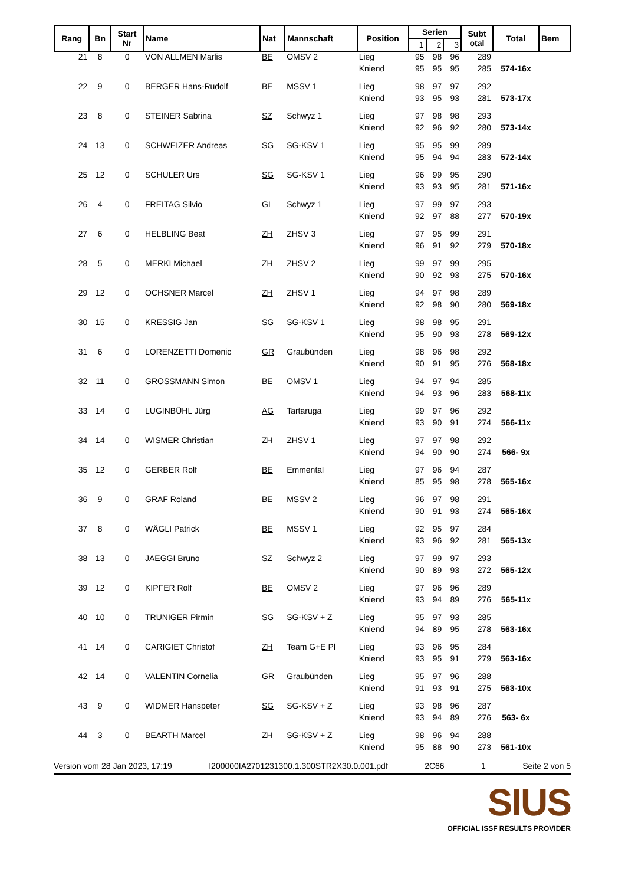| Rang | Bn | Start Nr | Name | Nat | Mannschaft | Position | Serien | | | Subt otal | Total | Bem |
| --- | --- | --- | --- | --- | --- | --- | --- | --- | --- | --- | --- | --- |
| | | | | | | | 1 | 2 | 3 | | | |
| 21 | 8 | 0 | VON ALLMEN Marlis | BE | OMSV 2 | Lieg | 95 | 98 | 96 | 289 | | |
| | | | | | | Kniend | 95 | 95 | 95 | 285 | 574-16x | |
| 22 | 9 | 0 | BERGER Hans-Rudolf | BE | MSSV 1 | Lieg | 98 | 97 | 97 | 292 | | |
| | | | | | | Kniend | 93 | 95 | 93 | 281 | 573-17x | |
| 23 | 8 | 0 | STEINER Sabrina | SZ | Schwyz 1 | Lieg | 97 | 98 | 98 | 293 | | |
| | | | | | | Kniend | 92 | 96 | 92 | 280 | 573-14x | |
| 24 | 13 | 0 | SCHWEIZER Andreas | SG | SG-KSV 1 | Lieg | 95 | 95 | 99 | 289 | | |
| | | | | | | Kniend | 95 | 94 | 94 | 283 | 572-14x | |
| 25 | 12 | 0 | SCHULER Urs | SG | SG-KSV 1 | Lieg | 96 | 99 | 95 | 290 | | |
| | | | | | | Kniend | 93 | 93 | 95 | 281 | 571-16x | |
| 26 | 4 | 0 | FREITAG Silvio | GL | Schwyz 1 | Lieg | 97 | 99 | 97 | 293 | | |
| | | | | | | Kniend | 92 | 97 | 88 | 277 | 570-19x | |
| 27 | 6 | 0 | HELBLING Beat | ZH | ZHSV 3 | Lieg | 97 | 95 | 99 | 291 | | |
| | | | | | | Kniend | 96 | 91 | 92 | 279 | 570-18x | |
| 28 | 5 | 0 | MERKI Michael | ZH | ZHSV 2 | Lieg | 99 | 97 | 99 | 295 | | |
| | | | | | | Kniend | 90 | 92 | 93 | 275 | 570-16x | |
| 29 | 12 | 0 | OCHSNER Marcel | ZH | ZHSV 1 | Lieg | 94 | 97 | 98 | 289 | | |
| | | | | | | Kniend | 92 | 98 | 90 | 280 | 569-18x | |
| 30 | 15 | 0 | KRESSIG Jan | SG | SG-KSV 1 | Lieg | 98 | 98 | 95 | 291 | | |
| | | | | | | Kniend | 95 | 90 | 93 | 278 | 569-12x | |
| 31 | 6 | 0 | LORENZETTI Domenic | GR | Graubünden | Lieg | 98 | 96 | 98 | 292 | | |
| | | | | | | Kniend | 90 | 91 | 95 | 276 | 568-18x | |
| 32 | 11 | 0 | GROSSMANN Simon | BE | OMSV 1 | Lieg | 94 | 97 | 94 | 285 | | |
| | | | | | | Kniend | 94 | 93 | 96 | 283 | 568-11x | |
| 33 | 14 | 0 | LUGINBÜHL Jürg | AG | Tartaruga | Lieg | 99 | 97 | 96 | 292 | | |
| | | | | | | Kniend | 93 | 90 | 91 | 274 | 566-11x | |
| 34 | 14 | 0 | WISMER Christian | ZH | ZHSV 1 | Lieg | 97 | 97 | 98 | 292 | | |
| | | | | | | Kniend | 94 | 90 | 90 | 274 | 566- 9x | |
| 35 | 12 | 0 | GERBER Rolf | BE | Emmental | Lieg | 97 | 96 | 94 | 287 | | |
| | | | | | | Kniend | 85 | 95 | 98 | 278 | 565-16x | |
| 36 | 9 | 0 | GRAF Roland | BE | MSSV 2 | Lieg | 96 | 97 | 98 | 291 | | |
| | | | | | | Kniend | 90 | 91 | 93 | 274 | 565-16x | |
| 37 | 8 | 0 | WÄGLI Patrick | BE | MSSV 1 | Lieg | 92 | 95 | 97 | 284 | | |
| | | | | | | Kniend | 93 | 96 | 92 | 281 | 565-13x | |
| 38 | 13 | 0 | JAEGGI Bruno | SZ | Schwyz 2 | Lieg | 97 | 99 | 97 | 293 | | |
| | | | | | | Kniend | 90 | 89 | 93 | 272 | 565-12x | |
| 39 | 12 | 0 | KIPFER Rolf | BE | OMSV 2 | Lieg | 97 | 96 | 96 | 289 | | |
| | | | | | | Kniend | 93 | 94 | 89 | 276 | 565-11x | |
| 40 | 10 | 0 | TRUNIGER Pirmin | SG | SG-KSV + Z | Lieg | 95 | 97 | 93 | 285 | | |
| | | | | | | Kniend | 94 | 89 | 95 | 278 | 563-16x | |
| 41 | 14 | 0 | CARIGIET Christof | ZH | Team G+E Pl | Lieg | 93 | 96 | 95 | 284 | | |
| | | | | | | Kniend | 93 | 95 | 91 | 279 | 563-16x | |
| 42 | 14 | 0 | VALENTIN Cornelia | GR | Graubünden | Lieg | 95 | 97 | 96 | 288 | | |
| | | | | | | Kniend | 91 | 93 | 91 | 275 | 563-10x | |
| 43 | 9 | 0 | WIDMER Hanspeter | SG | SG-KSV + Z | Lieg | 93 | 98 | 96 | 287 | | |
| | | | | | | Kniend | 93 | 94 | 89 | 276 | 563- 6x | |
| 44 | 3 | 0 | BEARTH Marcel | ZH | SG-KSV + Z | Lieg | 98 | 96 | 94 | 288 | | |
| | | | | | | Kniend | 95 | 88 | 90 | 273 | 561-10x | |
Version vom 28 Jan 2023, 17:19 I200000IA2701231300.1.300STR2X30.0.001.pdf 2C66 1 Seite 2 von 5
SIUS
OFFICIAL ISSF RESULTS PROVIDER